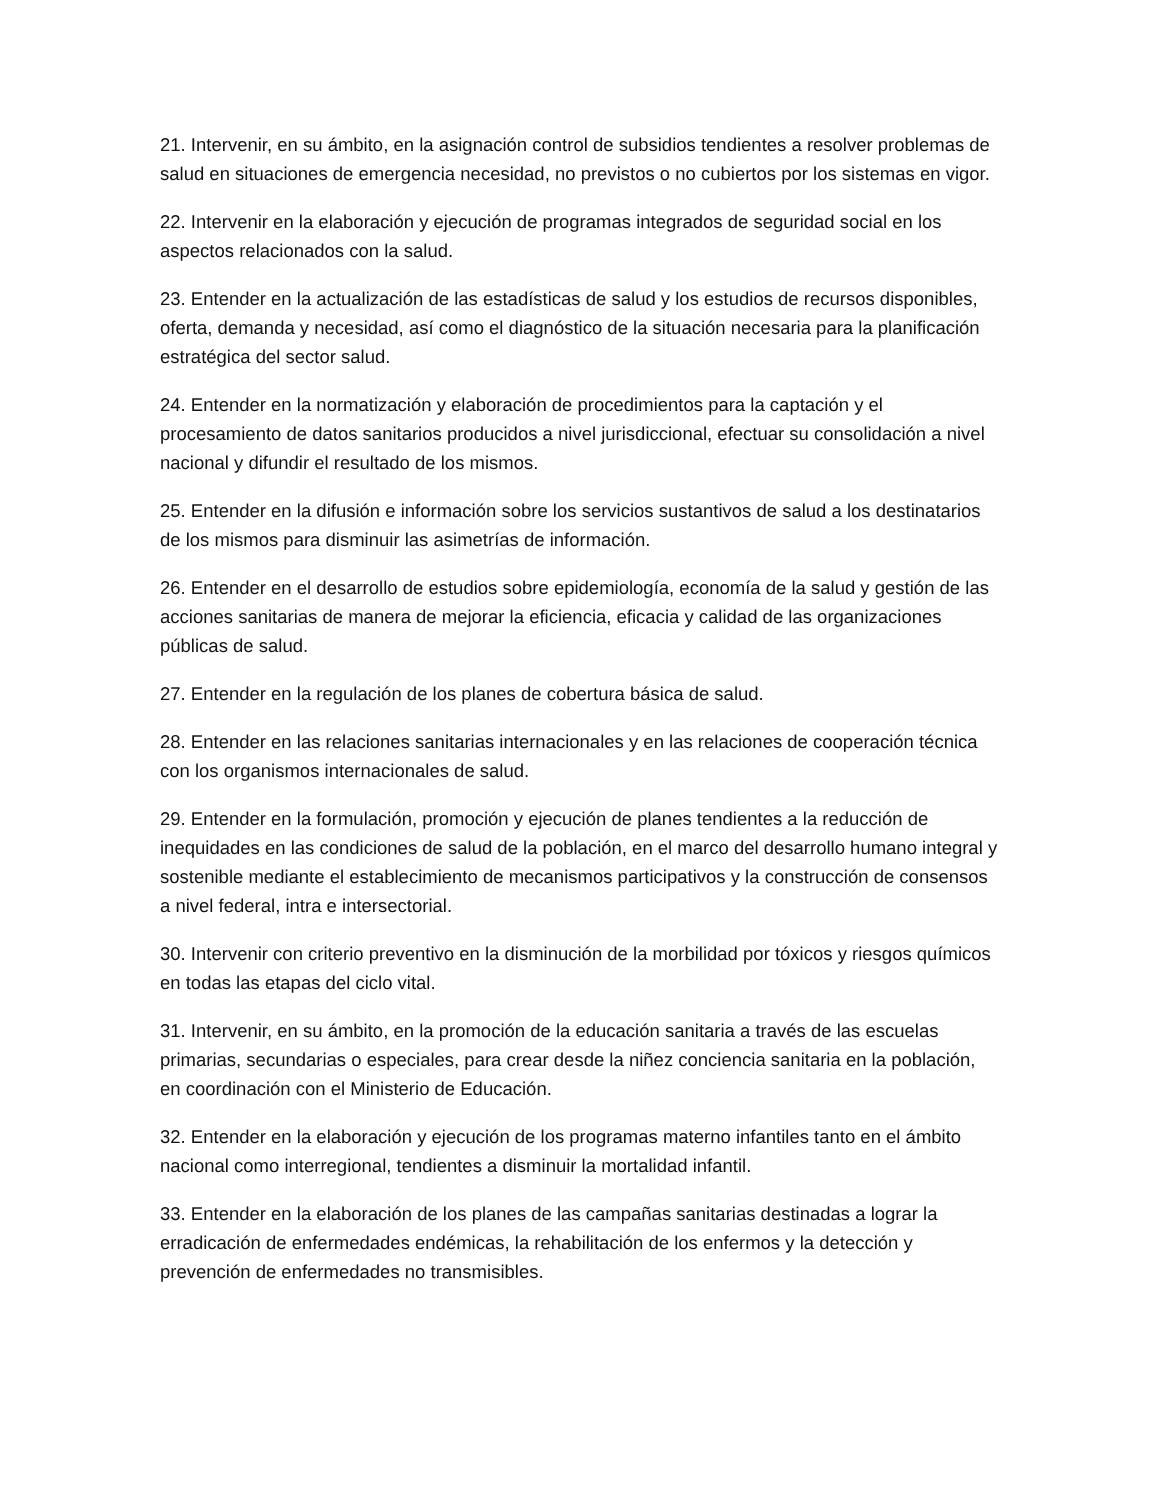21. Intervenir, en su ámbito, en la asignación control de subsidios tendientes a resolver problemas de salud en situaciones de emergencia necesidad, no previstos o no cubiertos por los sistemas en vigor.
22. Intervenir en la elaboración y ejecución de programas integrados de seguridad social en los aspectos relacionados con la salud.
23. Entender en la actualización de las estadísticas de salud y los estudios de recursos disponibles, oferta, demanda y necesidad, así como el diagnóstico de la situación necesaria para la planificación estratégica del sector salud.
24. Entender en la normatización y elaboración de procedimientos para la captación y el procesamiento de datos sanitarios producidos a nivel jurisdiccional, efectuar su consolidación a nivel nacional y difundir el resultado de los mismos.
25. Entender en la difusión e información sobre los servicios sustantivos de salud a los destinatarios de los mismos para disminuir las asimetrías de información.
26. Entender en el desarrollo de estudios sobre epidemiología, economía de la salud y gestión de las acciones sanitarias de manera de mejorar la eficiencia, eficacia y calidad de las organizaciones públicas de salud.
27. Entender en la regulación de los planes de cobertura básica de salud.
28. Entender en las relaciones sanitarias internacionales y en las relaciones de cooperación técnica con los organismos internacionales de salud.
29. Entender en la formulación, promoción y ejecución de planes tendientes a la reducción de inequidades en las condiciones de salud de la población, en el marco del desarrollo humano integral y sostenible mediante el establecimiento de mecanismos participativos y la construcción de consensos a nivel federal, intra e intersectorial.
30. Intervenir con criterio preventivo en la disminución de la morbilidad por tóxicos y riesgos químicos en todas las etapas del ciclo vital.
31. Intervenir, en su ámbito, en la promoción de la educación sanitaria a través de las escuelas primarias, secundarias o especiales, para crear desde la niñez conciencia sanitaria en la población, en coordinación con el Ministerio de Educación.
32. Entender en la elaboración y ejecución de los programas materno infantiles tanto en el ámbito nacional como interregional, tendientes a disminuir la mortalidad infantil.
33. Entender en la elaboración de los planes de las campañas sanitarias destinadas a lograr la erradicación de enfermedades endémicas, la rehabilitación de los enfermos y la detección y prevención de enfermedades no transmisibles.